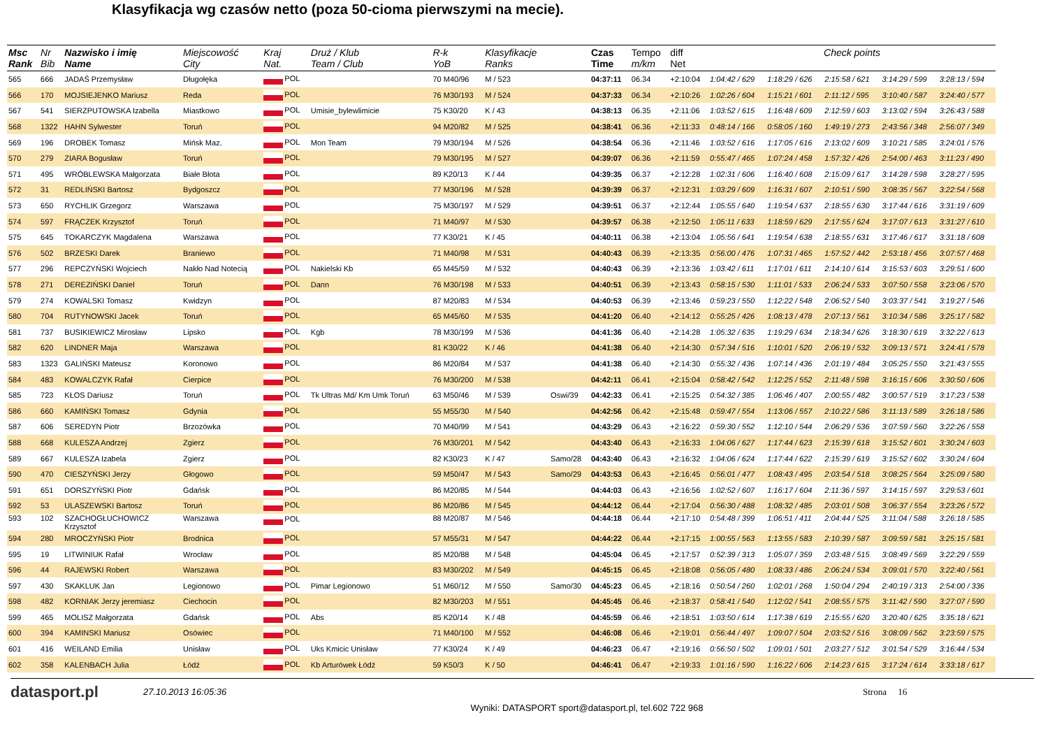Klasyfikacja wg czasów netto (poza 50-cioma pierwszymi na mecie).
| Msc Rank | Nr Bib | Nazwisko i imię Name | Miejscowość City | Kraj Nat. | Druż / Klub Team / Club | R-k YoB | Klasyfikacje Ranks | | Czas Time | Tempo m/km | diff Net | Check points | | | | |
| --- | --- | --- | --- | --- | --- | --- | --- | --- | --- | --- | --- | --- | --- | --- | --- | --- |
| 565 | 666 | JADAŚ Przemysław | Długołęka | POL | | 70 M40/96 | M / 523 | | 04:37:11 | 06.34 | +2:10:04 | 1:04:42 / 629 | 1:18:29 / 626 | 2:15:58 / 621 | 3:14:29 / 599 | 3:28:13 / 594 |
| 566 | 170 | MOJSIEJENKO Mariusz | Reda | POL | | 76 M30/193 | M / 524 | | 04:37:33 | 06.34 | +2:10:26 | 1:02:26 / 604 | 1:15:21 / 601 | 2:11:12 / 595 | 3:10:40 / 587 | 3:24:40 / 577 |
| 567 | 541 | SIERZPUTOWSKA Izabella | Miastkowo | POL | Umisie_bylewlimicie | 75 K30/20 | K / 43 | | 04:38:13 | 06.35 | +2:11:06 | 1:03:52 / 615 | 1:16:48 / 609 | 2:12:59 / 603 | 3:13:02 / 594 | 3:26:43 / 588 |
| 568 | 1322 | HAHN Sylwester | Toruń | POL | | 94 M20/82 | M / 525 | | 04:38:41 | 06.36 | +2:11:33 | 0:48:14 / 166 | 0:58:05 / 160 | 1:49:19 / 273 | 2:43:56 / 348 | 2:56:07 / 349 |
| 569 | 196 | DROBEK Tomasz | Mińsk Maz. | POL | Mon Team | 79 M30/194 | M / 526 | | 04:38:54 | 06.36 | +2:11:46 | 1:03:52 / 616 | 1:17:05 / 616 | 2:13:02 / 609 | 3:10:21 / 585 | 3:24:01 / 576 |
| 570 | 279 | ZIARA Bogusław | Toruń | POL | | 79 M30/195 | M / 527 | | 04:39:07 | 06.36 | +2:11:59 | 0:55:47 / 465 | 1:07:24 / 458 | 1:57:32 / 426 | 2:54:00 / 463 | 3:11:23 / 490 |
| 571 | 495 | WRÓBLEWSKA Małgorzata | Białe Błota | POL | | 89 K20/13 | K / 44 | | 04:39:35 | 06.37 | +2:12:28 | 1:02:31 / 606 | 1:16:40 / 608 | 2:15:09 / 617 | 3:14:28 / 598 | 3:28:27 / 595 |
| 572 | 31 | REDLIŃSKI Bartosz | Bydgoszcz | POL | | 77 M30/196 | M / 528 | | 04:39:39 | 06.37 | +2:12:31 | 1:03:29 / 609 | 1:16:31 / 607 | 2:10:51 / 590 | 3:08:35 / 567 | 3:22:54 / 568 |
| 573 | 650 | RYCHLIK Grzegorz | Warszawa | POL | | 75 M30/197 | M / 529 | | 04:39:51 | 06.37 | +2:12:44 | 1:05:55 / 640 | 1:19:54 / 637 | 2:18:55 / 630 | 3:17:44 / 616 | 3:31:19 / 609 |
| 574 | 597 | FRĄCZEK Krzysztof | Toruń | POL | | 71 M40/97 | M / 530 | | 04:39:57 | 06.38 | +2:12:50 | 1:05:11 / 633 | 1:18:59 / 629 | 2:17:55 / 624 | 3:17:07 / 613 | 3:31:27 / 610 |
| 575 | 645 | TOKARCZYK Magdalena | Warszawa | POL | | 77 K30/21 | K / 45 | | 04:40:11 | 06.38 | +2:13:04 | 1:05:56 / 641 | 1:19:54 / 638 | 2:18:55 / 631 | 3:17:46 / 617 | 3:31:18 / 608 |
| 576 | 502 | BRZESKI Darek | Braniewo | POL | | 71 M40/98 | M / 531 | | 04:40:43 | 06.39 | +2:13:35 | 0:56:00 / 476 | 1:07:31 / 465 | 1:57:52 / 442 | 2:53:18 / 456 | 3:07:57 / 468 |
| 577 | 296 | REPCZYŃSKI Wojciech | Nakło Nad Notecią | POL | Nakielski Kb | 65 M45/59 | M / 532 | | 04:40:43 | 06.39 | +2:13:36 | 1:03:42 / 611 | 1:17:01 / 611 | 2:14:10 / 614 | 3:15:53 / 603 | 3:29:51 / 600 |
| 578 | 271 | DEREZIŃSKI Daniel | Toruń | POL | Dann | 76 M30/198 | M / 533 | | 04:40:51 | 06.39 | +2:13:43 | 0:58:15 / 530 | 1:11:01 / 533 | 2:06:24 / 533 | 3:07:50 / 558 | 3:23:06 / 570 |
| 579 | 274 | KOWALSKI Tomasz | Kwidzyn | POL | | 87 M20/83 | M / 534 | | 04:40:53 | 06.39 | +2:13:46 | 0:59:23 / 550 | 1:12:22 / 548 | 2:06:52 / 540 | 3:03:37 / 541 | 3:19:27 / 546 |
| 580 | 704 | RUTYNOWSKI Jacek | Toruń | POL | | 65 M45/60 | M / 535 | | 04:41:20 | 06.40 | +2:14:12 | 0:55:25 / 426 | 1:08:13 / 478 | 2:07:13 / 561 | 3:10:34 / 586 | 3:25:17 / 582 |
| 581 | 737 | BUSIKIEWICZ Mirosław | Lipsko | POL | Kgb | 78 M30/199 | M / 536 | | 04:41:36 | 06.40 | +2:14:28 | 1:05:32 / 635 | 1:19:29 / 634 | 2:18:34 / 626 | 3:18:30 / 619 | 3:32:22 / 613 |
| 582 | 620 | LINDNER Maja | Warszawa | POL | | 81 K30/22 | K / 46 | | 04:41:38 | 06.40 | +2:14:30 | 0:57:34 / 516 | 1:10:01 / 520 | 2:06:19 / 532 | 3:09:13 / 571 | 3:24:41 / 578 |
| 583 | 1323 | GALIŃSKI Mateusz | Koronowo | POL | | 86 M20/84 | M / 537 | | 04:41:38 | 06.40 | +2:14:30 | 0:55:32 / 436 | 1:07:14 / 436 | 2:01:19 / 484 | 3:05:25 / 550 | 3:21:43 / 555 |
| 584 | 483 | KOWALCZYK Rafał | Cierpice | POL | | 76 M30/200 | M / 538 | | 04:42:11 | 06.41 | +2:15:04 | 0:58:42 / 542 | 1:12:25 / 552 | 2:11:48 / 598 | 3:16:15 / 606 | 3:30:50 / 606 |
| 585 | 723 | KŁOS Dariusz | Toruń | POL | Tk Ultras Md/ Km Umk Toruń | 63 M50/46 | M / 539 | Oswi/39 | 04:42:33 | 06.41 | +2:15:25 | 0:54:32 / 385 | 1:06:46 / 407 | 2:00:55 / 482 | 3:00:57 / 519 | 3:17:23 / 538 |
| 586 | 660 | KAMIŃSKI Tomasz | Gdynia | POL | | 55 M55/30 | M / 540 | | 04:42:56 | 06.42 | +2:15:48 | 0:59:47 / 554 | 1:13:06 / 557 | 2:10:22 / 586 | 3:11:13 / 589 | 3:26:18 / 586 |
| 587 | 606 | SEREDYN Piotr | Brzozówka | POL | | 70 M40/99 | M / 541 | | 04:43:29 | 06.43 | +2:16:22 | 0:59:30 / 552 | 1:12:10 / 544 | 2:06:29 / 536 | 3:07:59 / 560 | 3:22:26 / 558 |
| 588 | 668 | KULESZA Andrzej | Zgierz | POL | | 76 M30/201 | M / 542 | | 04:43:40 | 06.43 | +2:16:33 | 1:04:06 / 627 | 1:17:44 / 623 | 2:15:39 / 618 | 3:15:52 / 601 | 3:30:24 / 603 |
| 589 | 667 | KULESZA Izabela | Zgierz | POL | | 82 K30/23 | K / 47 | Samo/28 | 04:43:40 | 06.43 | +2:16:32 | 1:04:06 / 624 | 1:17:44 / 622 | 2:15:39 / 619 | 3:15:52 / 602 | 3:30:24 / 604 |
| 590 | 470 | CIESZYŃSKI Jerzy | Głogowo | POL | | 59 M50/47 | M / 543 | Samo/29 | 04:43:53 | 06.43 | +2:16:45 | 0:56:01 / 477 | 1:08:43 / 495 | 2:03:54 / 518 | 3:08:25 / 564 | 3:25:09 / 580 |
| 591 | 651 | DORSZYŃSKI Piotr | Gdańsk | POL | | 86 M20/85 | M / 544 | | 04:44:03 | 06.43 | +2:16:56 | 1:02:52 / 607 | 1:16:17 / 604 | 2:11:36 / 597 | 3:14:15 / 597 | 3:29:53 / 601 |
| 592 | 53 | ULASZEWSKI Bartosz | Toruń | POL | | 86 M20/86 | M / 545 | | 04:44:12 | 06.44 | +2:17:04 | 0:56:30 / 488 | 1:08:32 / 485 | 2:03:01 / 508 | 3:06:37 / 554 | 3:23:26 / 572 |
| 593 | 102 | SZACHOGŁUCHOWICZ Krzysztof | Warszawa | POL | | 88 M20/87 | M / 546 | | 04:44:18 | 06.44 | +2:17:10 | 0:54:48 / 399 | 1:06:51 / 411 | 2:04:44 / 525 | 3:11:04 / 588 | 3:26:18 / 585 |
| 594 | 280 | MROCZYŃSKI Piotr | Brodnica | POL | | 57 M55/31 | M / 547 | | 04:44:22 | 06.44 | +2:17:15 | 1:00:55 / 563 | 1:13:55 / 583 | 2:10:39 / 587 | 3:09:59 / 581 | 3:25:15 / 581 |
| 595 | 19 | LITWINIUK Rafał | Wrocław | POL | | 85 M20/88 | M / 548 | | 04:45:04 | 06.45 | +2:17:57 | 0:52:39 / 313 | 1:05:07 / 359 | 2:03:48 / 515 | 3:08:49 / 569 | 3:22:29 / 559 |
| 596 | 44 | RAJEWSKI Robert | Warszawa | POL | | 83 M30/202 | M / 549 | | 04:45:15 | 06.45 | +2:18:08 | 0:56:05 / 480 | 1:08:33 / 486 | 2:06:24 / 534 | 3:09:01 / 570 | 3:22:40 / 561 |
| 597 | 430 | SKAKLUK Jan | Legionowo | POL | Pimar Legionowo | 51 M60/12 | M / 550 | Samo/30 | 04:45:23 | 06.45 | +2:18:16 | 0:50:54 / 260 | 1:02:01 / 268 | 1:50:04 / 294 | 2:40:19 / 313 | 2:54:00 / 336 |
| 598 | 482 | KORNIAK Jerzy jeremiasz | Ciechocin | POL | | 82 M30/203 | M / 551 | | 04:45:45 | 06.46 | +2:18:37 | 0:58:41 / 540 | 1:12:02 / 541 | 2:08:55 / 575 | 3:11:42 / 590 | 3:27:07 / 590 |
| 599 | 465 | MOLISZ Małgorzata | Gdańsk | POL | Abs | 85 K20/14 | K / 48 | | 04:45:59 | 06.46 | +2:18:51 | 1:03:50 / 614 | 1:17:38 / 619 | 2:15:55 / 620 | 3:20:40 / 625 | 3:35:18 / 621 |
| 600 | 394 | KAMINSKI Mariusz | Osówiec | POL | | 71 M40/100 | M / 552 | | 04:46:08 | 06.46 | +2:19:01 | 0:56:44 / 497 | 1:09:07 / 504 | 2:03:52 / 516 | 3:08:09 / 562 | 3:23:59 / 575 |
| 601 | 416 | WEILAND Emilia | Unisław | POL | Uks Kmicic Unisław | 77 K30/24 | K / 49 | | 04:46:23 | 06.47 | +2:19:16 | 0:56:50 / 502 | 1:09:01 / 501 | 2:03:27 / 512 | 3:01:54 / 529 | 3:16:44 / 534 |
| 602 | 358 | KALENBACH Julia | Łódź | POL | Kb Arturówek Łódź | 59 K50/3 | K / 50 | | 04:46:41 | 06.47 | +2:19:33 | 1:01:16 / 590 | 1:16:22 / 606 | 2:14:23 / 615 | 3:17:24 / 614 | 3:33:18 / 617 |
datasport.pl
27.10.2013 16:05:36 Strona 16
Wyniki: DATASPORT sport@datasport.pl, tel.602 722 968